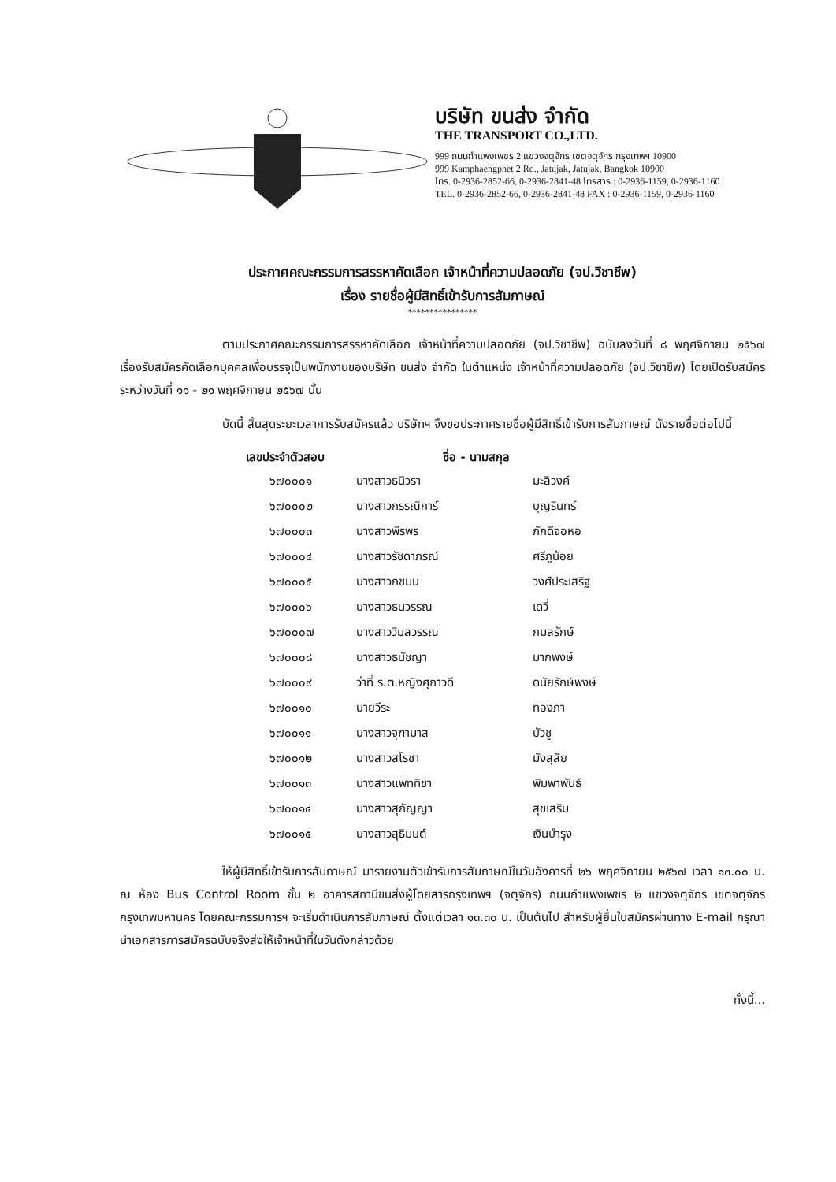บริษัท ขนส่ง จำกัด
THE TRANSPORT CO.,LTD.
999 ถนนกำแพงเพชร 2 แขวงจตุจักร เขตจตุจักร กรุงเทพฯ 10900
999 Kamphaengphet 2 Rd., Jatujak, Jatujak, Bangkok 10900
โทร. 0-2936-2852-66, 0-2936-2841-48 โทรสาร : 0-2936-1159, 0-2936-1160
TEL. 0-2936-2852-66, 0-2936-2841-48 FAX : 0-2936-1159, 0-2936-1160
ประกาศคณะกรรมการสรรหาคัดเลือก เจ้าหน้าที่ความปลอดภัย (จป.วิชาชีพ)
เรื่อง รายชื่อผู้มีสิทธิ์เข้ารับการสัมภาษณ์
****************
ตามประกาศคณะกรรมการสรรหาคัดเลือก เจ้าหน้าที่ความปลอดภัย (จป.วิชาชีพ) ฉบับลงวันที่ ๘ พฤศจิกายน ๒๕๖๗ เรื่องรับสมัครคัดเลือกบุคคลเพื่อบรรจุเป็นพนักงานของบริษัท ขนส่ง จำกัด ในตำแหน่ง เจ้าหน้าที่ความปลอดภัย (จป.วิชาชีพ) โดยเปิดรับสมัครระหว่างวันที่ ๑๑ - ๒๑ พฤศจิกายน ๒๕๖๗ นั้น
บัดนี้ สิ้นสุดระยะเวลาการรับสมัครแล้ว บริษัทฯ จึงขอประกาศรายชื่อผู้มีสิทธิ์เข้ารับการสัมภาษณ์ ดังรายชื่อต่อไปนี้
| เลขประจำตัวสอบ | ชื่อ - นามสกุล | |
| --- | --- | --- |
| ๖๗๐๐๐๑ | นางสาวธนิวรา | มะลิวงค์ |
| ๖๗๐๐๐๒ | นางสาวกรรณิการ์ | บุญรินทร์ |
| ๖๗๐๐๐๓ | นางสาวพีรพร | ภักดีจอหอ |
| ๖๗๐๐๐๔ | นางสาวรัชดาภรณ์ | ศรีภูน้อย |
| ๖๗๐๐๐๕ | นางสาวกชมน | วงศ์ประเสริฐ |
| ๖๗๐๐๐๖ | นางสาวธนวรรณ | เดวี่ |
| ๖๗๐๐๐๗ | นางสาววิมลวรรณ | กมลรักษ์ |
| ๖๗๐๐๐๘ | นางสาวธนัชญา | มากพงษ์ |
| ๖๗๐๐๐๙ | ว่าที่ ร.ต.หญิงศุภาวดี | ดนัยรักษ์พงษ์ |
| ๖๗๐๐๑๐ | นายวีระ | ทองภา |
| ๖๗๐๐๑๑ | นางสาวจุฑามาส | บัวชู |
| ๖๗๐๐๑๒ | นางสาวสโรชา | มังสุลัย |
| ๖๗๐๐๑๓ | นางสาวแพททิชา | พิมพาพันธ์ |
| ๖๗๐๐๑๔ | นางสาวสุกัญญา | สุขเสริม |
| ๖๗๐๐๑๕ | นางสาวสุธิมนต์ | เงินบำรุง |
ให้ผู้มีสิทธิ์เข้ารับการสัมภาษณ์ มารายงานตัวเข้ารับการสัมภาษณ์ในวันอังคารที่ ๒๖ พฤศจิกายน ๒๕๖๗ เวลา ๑๓.๐๐ น. ณ ห้อง Bus Control Room ชั้น ๒ อาคารสถานีขนส่งผู้โดยสารกรุงเทพฯ (จตุจักร) ถนนกำแพงเพชร ๒ แขวงจตุจักร เขตจตุจักร กรุงเทพมหานคร โดยคณะกรรมการฯ จะเริ่มดำเนินการสัมภาษณ์ ตั้งแต่เวลา ๑๓.๓๐ น. เป็นต้นไป สำหรับผู้ยื่นใบสมัครผ่านทาง E-mail กรุณานำเอกสารการสมัครฉบับจริงส่งให้เจ้าหน้าที่ในวันดังกล่าวด้วย
ทั้งนี้...